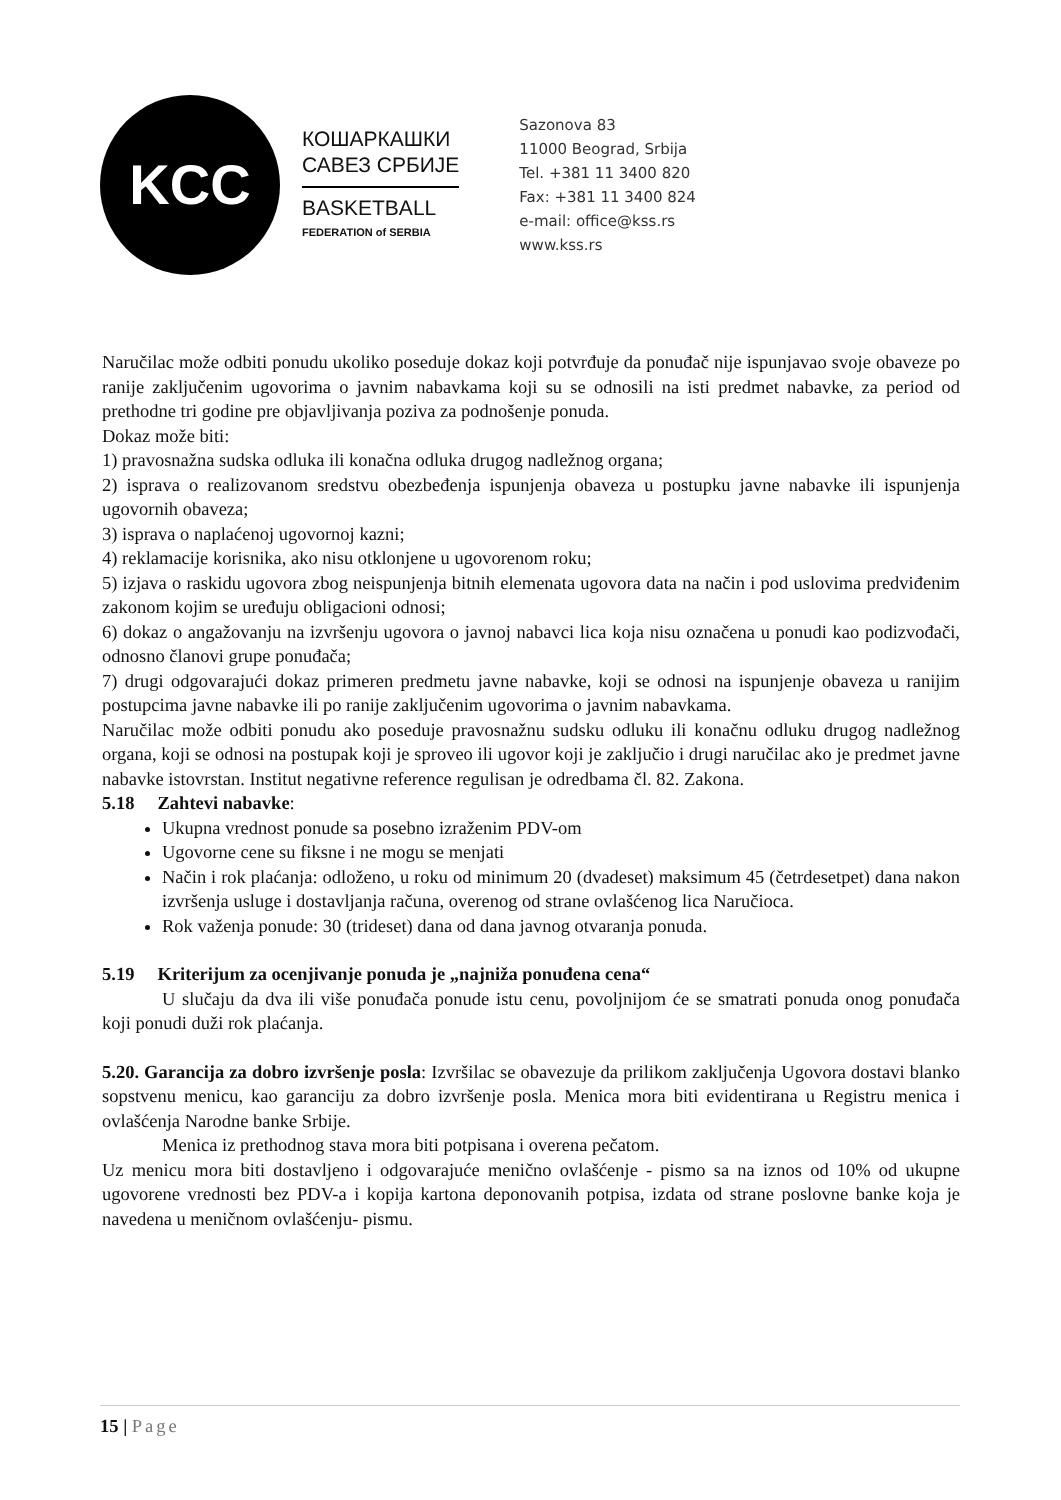KCC
КОШАРКАШКИ
САВЕЗ СРБИЈЕ
BASKETBALL
FEDERATION of SERBIA
Sazonova 83
11000 Beograd, Srbija
Tel. +381 11 3400 820
Fax: +381 11 3400 824
e-mail: office@kss.rs
www.kss.rs
Naručilac može odbiti ponudu ukoliko poseduje dokaz koji potvrđuje da ponuđač nije ispunjavao svoje obaveze po ranije zaključenim ugovorima o javnim nabavkama koji su se odnosili na isti predmet nabavke, za period od prethodne tri godine pre objavljivanja poziva za podnošenje ponuda.
Dokaz može biti:
1) pravosnažna sudska odluka ili konačna odluka drugog nadležnog organa;
2) isprava o realizovanom sredstvu obezbeđenja ispunjenja obaveza u postupku javne nabavke ili ispunjenja ugovornih obaveza;
3) isprava o naplaćenoj ugovornoj kazni;
4) reklamacije korisnika, ako nisu otklonjene u ugovorenom roku;
5) izjava o raskidu ugovora zbog neispunjenja bitnih elemenata ugovora data na način i pod uslovima predviđenim zakonom kojim se uređuju obligacioni odnosi;
6) dokaz o angažovanju na izvršenju ugovora o javnoj nabavci lica koja nisu označena u ponudi kao podizvođači, odnosno članovi grupe ponuđača;
7) drugi odgovarajući dokaz primeren predmetu javne nabavke, koji se odnosi na ispunjenje obaveza u ranijim postupcima javne nabavke ili po ranije zaključenim ugovorima o javnim nabavkama.
Naručilac može odbiti ponudu ako poseduje pravosnažnu sudsku odluku ili konačnu odluku drugog nadležnog organa, koji se odnosi na postupak koji je sproveo ili ugovor koji je zaključio i drugi naručilac ako je predmet javne nabavke istovrstan. Institut negativne reference regulisan je odredbama čl. 82. Zakona.
5.18 Zahtevi nabavke:
Ukupna vrednost ponude sa posebno izraženim PDV-om
Ugovorne cene su fiksne i ne mogu se menjati
Način i rok plaćanja: odloženo, u roku od minimum 20 (dvadeset) maksimum 45 (četrdesetpet) dana nakon izvršenja usluge i dostavljanja računa, overenog od strane ovlašćenog lica Naručioca.
Rok važenja ponude: 30 (trideset) dana od dana javnog otvaranja ponuda.
5.19 Kriterijum za ocenjivanje ponuda je „najniža ponuđena cena“
U slučaju da dva ili više ponuđača ponude istu cenu, povoljnijom će se smatrati ponuda onog ponuđača koji ponudi duži rok plaćanja.
5.20. Garancija za dobro izvršenje posla: Izvršilac se obavezuje da prilikom zaključenja Ugovora dostavi blanko sopstvenu menicu, kao garanciju za dobro izvršenje posla. Menica mora biti evidentirana u Registru menica i ovlašćenja Narodne banke Srbije.
Menica iz prethodnog stava mora biti potpisana i overena pečatom.
Uz menicu mora biti dostavljeno i odgovarajuće menično ovlašćenje - pismo sa na iznos od 10% od ukupne ugovorene vrednosti bez PDV-a i kopija kartona deponovanih potpisa, izdata od strane poslovne banke koja je navedena u meničnom ovlašćenju- pismu.
15 | Page